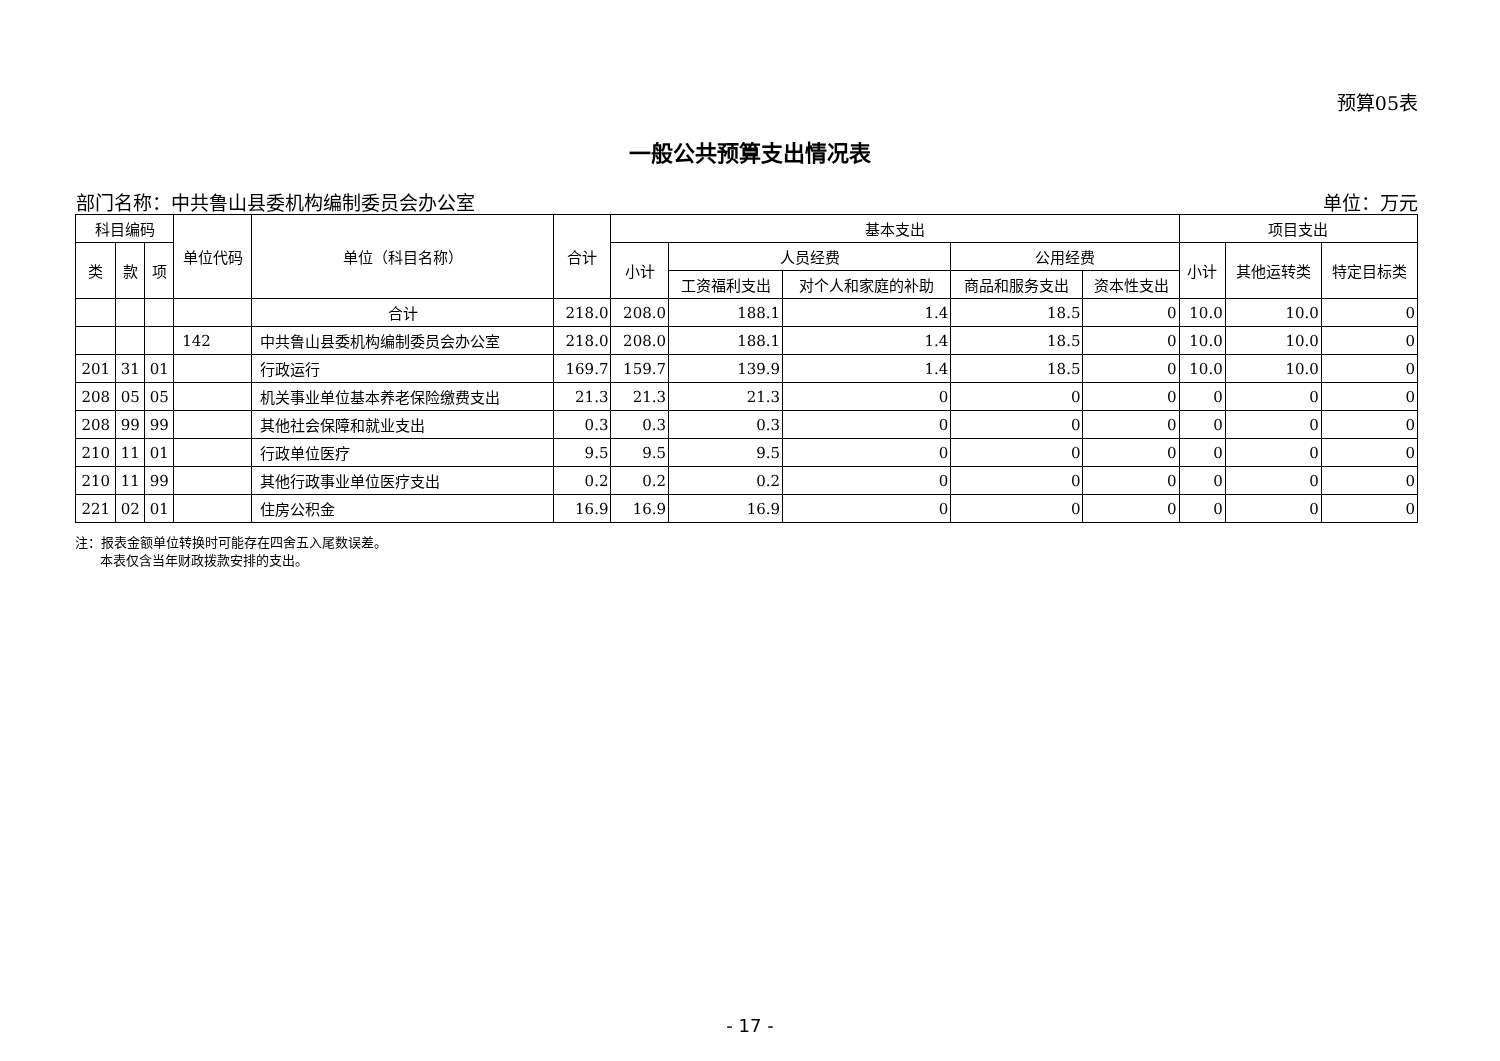预算05表
一般公共预算支出情况表
部门名称：中共鲁山县委机构编制委员会办公室 单位：万元
| 科目编码 | | | 单位代码 | 单位（科目名称） | 合计 | 基本支出 | | | | | 项目支出 | | |
| --- | --- | --- | --- | --- | --- | --- | --- | --- | --- | --- | --- | --- | --- |
| 类 | 款 | 项 | | | | 小计 | 人员经费 | | 公用经费 | | 小计 | 其他运转类 | 特定目标类 |
| | | | | | | | 工资福利支出 | 对个人和家庭的补助 | 商品和服务支出 | 资本性支出 | | | |
| | | | | 合计 | 218.0 | 208.0 | 188.1 | 1.4 | 18.5 | 0 | 10.0 | 10.0 | 0 |
| | | | 142 | 中共鲁山县委机构编制委员会办公室 | 218.0 | 208.0 | 188.1 | 1.4 | 18.5 | 0 | 10.0 | 10.0 | 0 |
| 201 | 31 | 01 | | 行政运行 | 169.7 | 159.7 | 139.9 | 1.4 | 18.5 | 0 | 10.0 | 10.0 | 0 |
| 208 | 05 | 05 | | 机关事业单位基本养老保险缴费支出 | 21.3 | 21.3 | 21.3 | 0 | 0 | 0 | 0 | 0 | 0 |
| 208 | 99 | 99 | | 其他社会保障和就业支出 | 0.3 | 0.3 | 0.3 | 0 | 0 | 0 | 0 | 0 | 0 |
| 210 | 11 | 01 | | 行政单位医疗 | 9.5 | 9.5 | 9.5 | 0 | 0 | 0 | 0 | 0 | 0 |
| 210 | 11 | 99 | | 其他行政事业单位医疗支出 | 0.2 | 0.2 | 0.2 | 0 | 0 | 0 | 0 | 0 | 0 |
| 221 | 02 | 01 | | 住房公积金 | 16.9 | 16.9 | 16.9 | 0 | 0 | 0 | 0 | 0 | 0 |
注：报表金额单位转换时可能存在四舍五入尾数误差。
本表仅含当年财政拨款安排的支出。
- 17 -